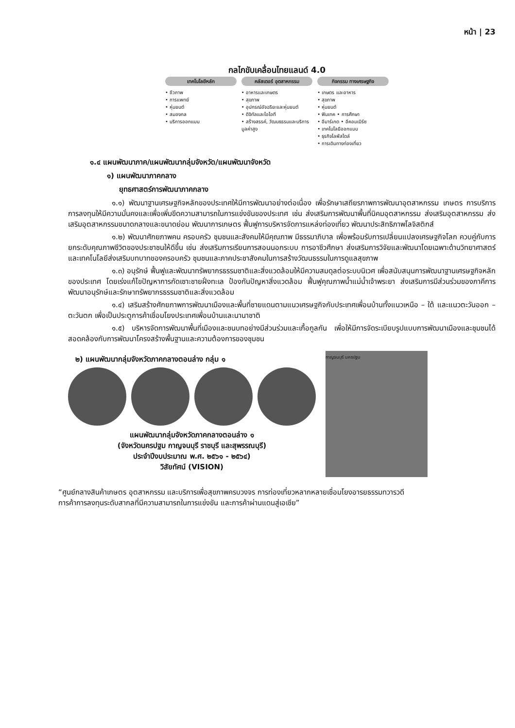หน้า | 23
กลไกขับเคลื่อนไทยแลนด์ 4.0
เทคโนโลยีหลัก
• ชีวภาพ
• การแพทย์
• หุ่นยนต์
• สมองกล
• บริการออกแบบ
คลัสเตอร์ อุตสาหกรรม
• อาหารและเกษตร
• สุขภาพ
• อุปกรณ์อัจฉริยะและหุ่นยนต์
• ดิจิทัลและไอโอที
• สร้างสรรค์, วัฒนธรรมและบริการมูลค่าสูง
กิจกรรม ทางเศรษฐกิจ
• เกษตร และอาหาร
• สุขภาพ
• หุ่นยนต์
• ฟินเทค • การศึกษา
• อีมาร์เกต • อีคอมเมิร์ซ
• เทคโนโลยีออกแบบ
• ธุรกิจไลฟ์สไตล์
• การเดินทางท่องเที่ยว
๑.๔ แผนพัฒนาภาค/แผนพัฒนากลุ่มจังหวัด/แผนพัฒนาจังหวัด
๑) แผนพัฒนาภาคกลาง
ยุทธศาสตร์การพัฒนาภาคกลาง
๑.๑) พัฒนาฐานเศรษฐกิจหลักของประเทศให้มีการพัฒนาอย่างต่อเนื่อง เพื่อรักษาเสถียรภาพการพัฒนาอุตสาหกรรม เกษตร การบริการ การลงทุนให้มีความมั่นคงและเพื่อเพิ่มขีดความสามารถในการแข่งขันของประเทศ เช่น ส่งเสริมการพัฒนาพื้นที่นิคมอุตสาหกรรม ส่งเสริมอุตสาหกรรม ส่งเสริมอุตสาหกรรมขนาดกลางและขนาดย่อม พัฒนาการเกษตร ฟื้นฟูการบริหารจัดการแหล่งท่องเที่ยว พัฒนาประสิทธิภาพโลจิสติกส์
๑.๒) พัฒนาศักยภาพคน ครอบครัว ชุมชนและสังคมให้มีคุณภาพ มีธรรมาภิบาล เพื่อพร้อมรับการเปลี่ยนแปลงเศรษฐกิจโลก ควบคู่กับการยกระดับคุณภาพชีวิตของประชาชนให้ดีขึ้น เช่น ส่งเสริมการเรียนการสอนนอกระบบ การอาชีวศึกษา ส่งเสริมการวิจัยและพัฒนาโดยเฉพาะด้านวิทยาศาสตร์และเทคโนโลยีส่งเสริมบทบาทของครอบครัว ชุมชนและภาคประชาสังคมในการสร้างวัฒนธรรมในการดูแลสุขภาพ
๑.๓) อนุรักษ์ ฟื้นฟูและพัฒนาทรัพยากรธรรมชาติและสิ่งแวดล้อมให้มีความสมดุลต่อระบบนิเวศ เพื่อสนับสนุนการพัฒนาฐานเศรษฐกิจหลักของประเทศ โดยเร่งแก้ไขปัญหาการกัดเซาะชายฝั่งทะเล ป้องกันปัญหาสิ่งแวดล้อม ฟื้นฟูคุณภาพน้ำแม่น้ำเจ้าพระยา ส่งเสริมการมีส่วนร่วมของภาคีการพัฒนาอนุรักษ์และรักษาทรัพยากรธรรมชาติและสิ่งแวดล้อม
๑.๔) เสริมสร้างศักยภาพการพัฒนาเมืองและพื้นที่ชายแดนตามแนวเศรษฐกิจกับประเทศเพื่อนบ้านทั้งแนวเหนือ – ใต้ และแนวตะวันออก – ตะวันตก เพื่อเป็นประตูการค้าเชื่อมโยงประเทศเพื่อนบ้านและนานาชาติ
๑.๕) บริหารจัดการพัฒนาพื้นที่เมืองและชนบทอย่างมีส่วนร่วมและเกื้อกูลกัน เพื่อให้มีการจัดระเบียบรูปแบบการพัฒนาเมืองและชุมชนได้สอดคล้องกับการพัฒนาโครงสร้างพื้นฐานและความต้องการของชุมชน
๒) แผนพัฒนากลุ่มจังหวัดภาคกลางตอนล่าง กลุ่ม ๑
แผนพัฒนากลุ่มจังหวัดภาคกลางตอนล่าง ๑
(จังหวัดนครปฐม กาญจนบุรี ราชบุรี และสุพรรณบุรี)
ประจำปีงบประมาณ พ.ศ. ๒๕๖๑ - ๒๕๖๔)
วิสัยทัศน์ (VISION)
กาญจนบุรี นครปฐม
“ศูนย์กลางสินค้าเกษตร อุตสาหกรรม และบริการเพื่อสุขภาพครบวงจร การท่องเที่ยวหลากหลายเชื่อมโยงอารยธรรมทวารวดีการค้าการลงทุนระดับสากลที่มีความสามารถในการแข่งขัน และการค้าผ่านแดนสู่เอเชีย”